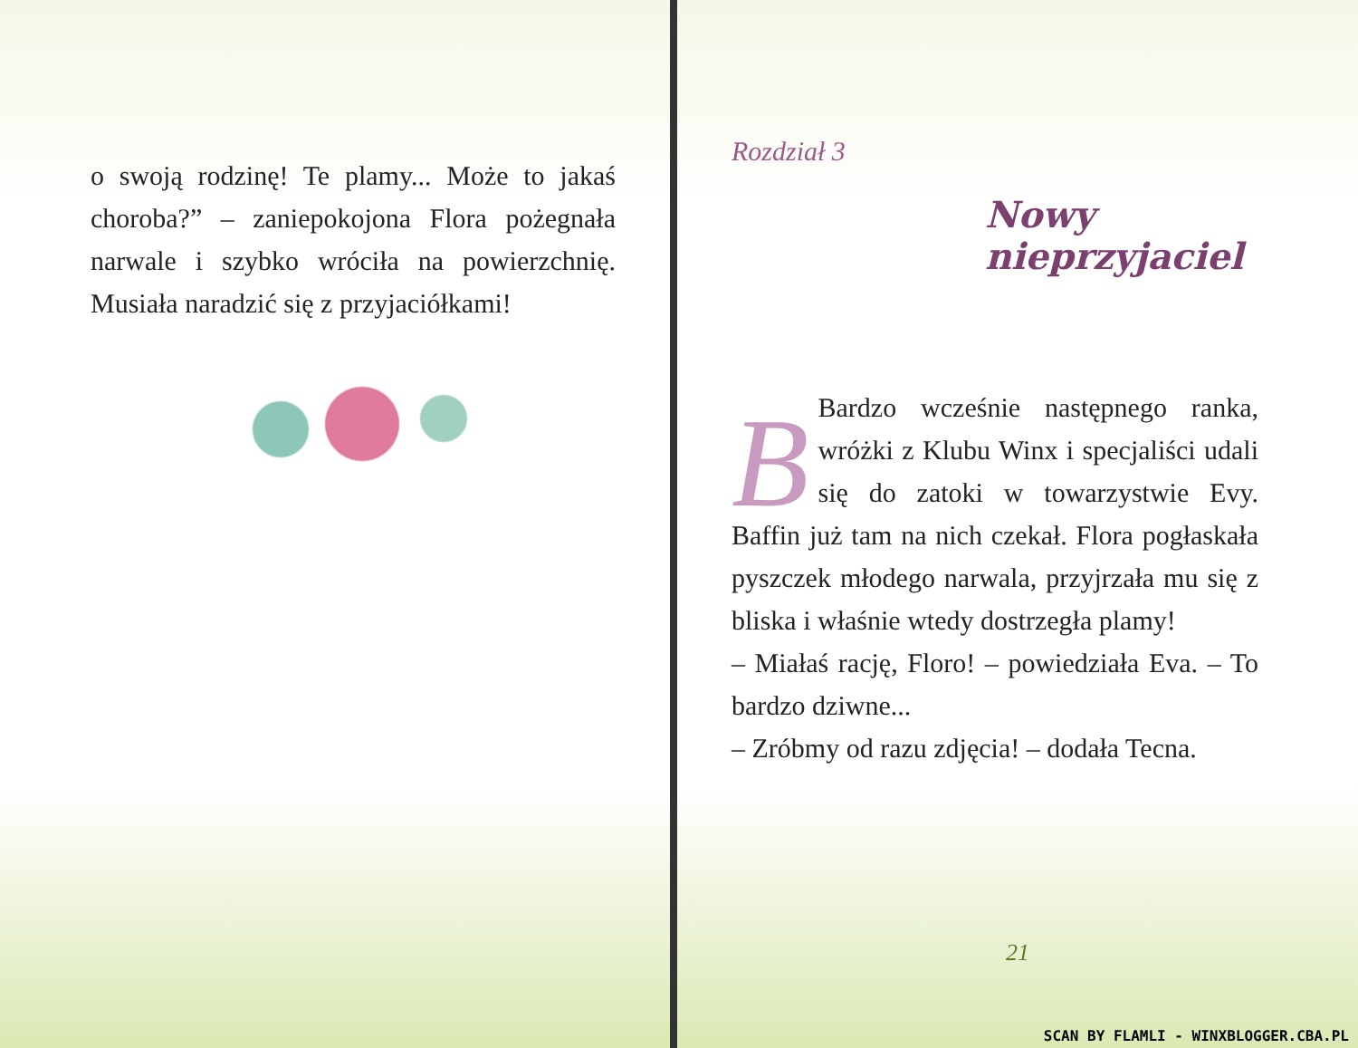o swoją rodzinę! Te plamy... Może to jakaś choroba?” – zaniepokojona Flora pożegnała narwale i szybko wróciła na powierzchnię. Musiała naradzić się z przyjaciółkami!
Rozdział 3
Nowy
nieprzyjaciel
BBardzo wcześnie następnego ranka, wróżki z Klubu Winx i specjaliści udali się do zatoki w towarzystwie Evy. Baffin już tam na nich czekał. Flora pogłaskała pyszczek młodego narwala, przyjrzała mu się z bliska i właśnie wtedy dostrzegła plamy!
– Miałaś rację, Floro! – powiedziała Eva. – To bardzo dziwne...
– Zróbmy od razu zdjęcia! – dodała Tecna.
21
SCAN BY FLAMLI - WINXBLOGGER.CBA.PL